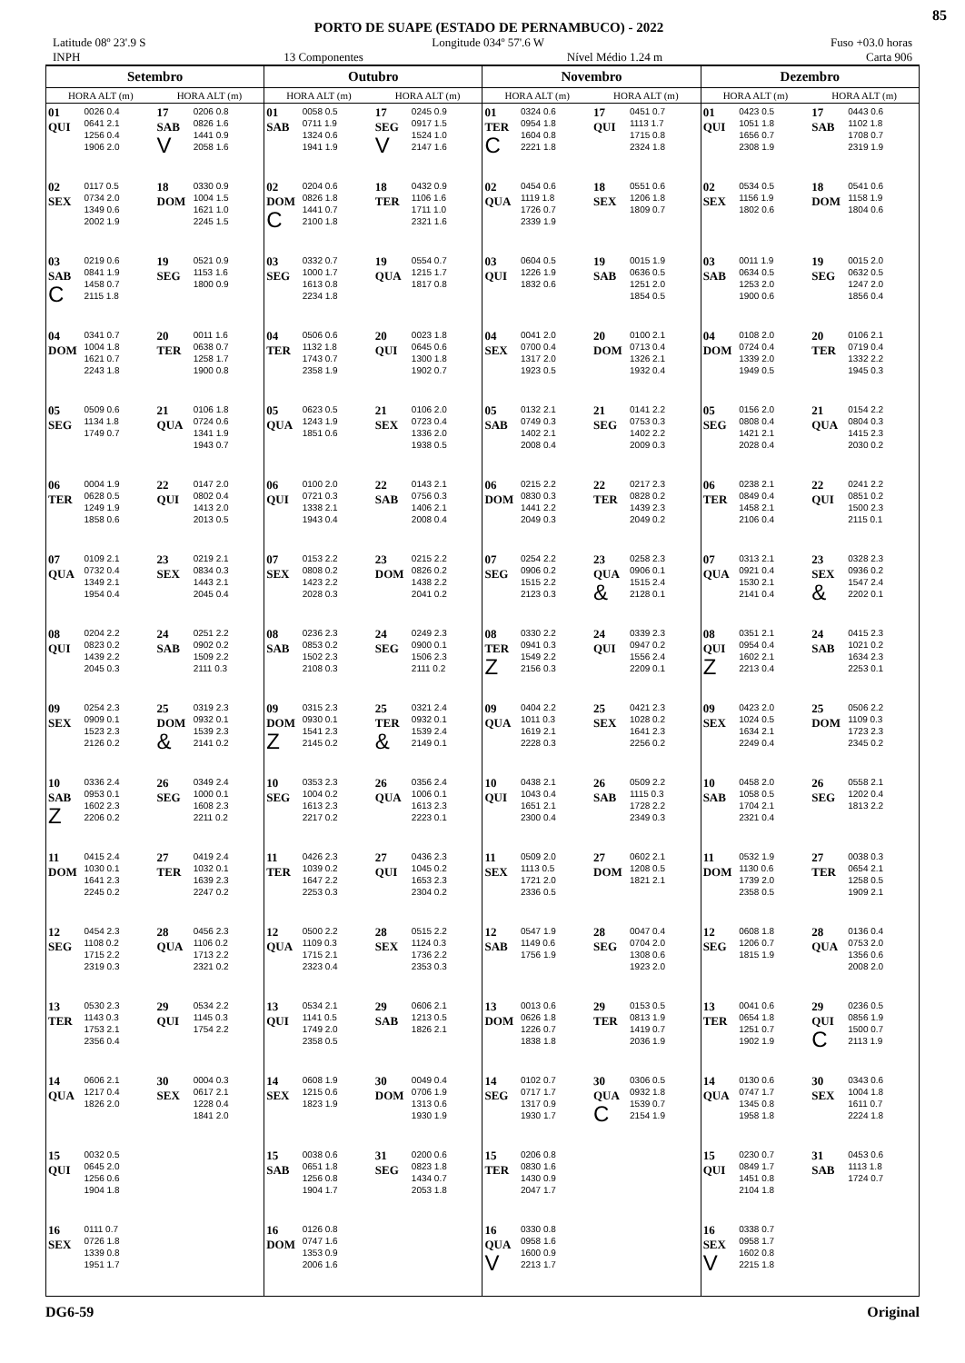PORTO DE SUAPE (ESTADO DE PERNAMBUCO) - 2022
85
Latitude 08º 23'.9 S Longitude 034º 57'.6 W Fuso +03.0 horas
INPH 13 Componentes Nível Médio 1.24 m Carta 906
| Setembro | | | | Outubro | | | | Novembro | | | | Dezembro | | | |
| --- | --- | --- | --- | --- | --- | --- | --- | --- | --- | --- | --- | --- | --- | --- | --- |
| HORA ALT (m) | | HORA ALT (m) | | HORA ALT (m) | | HORA ALT (m) | | HORA ALT (m) | | HORA ALT (m) | | HORA ALT (m) | | HORA ALT (m) | |
| 01 QUI | 0026 0.4 0641 2.1 1256 0.4 1906 2.0 | 17 SAB V | 0206 0.8 0826 1.6 1441 0.9 2058 1.6 | 01 SAB | 0058 0.5 0711 1.9 1324 0.6 1941 1.9 | 17 SEG V | 0245 0.9 0917 1.5 1524 1.0 2147 1.6 | 01 TER C | 0324 0.6 0954 1.8 1604 0.8 2221 1.8 | 17 QUI | 0451 0.7 1113 1.7 1715 0.8 2324 1.8 | 01 QUI | 0423 0.5 1051 1.8 1656 0.7 2308 1.9 | 17 SAB | 0443 0.6 1102 1.8 1708 0.7 2319 1.9 |
| 02 SEX | 0117 0.5 0734 2.0 1349 0.6 2002 1.9 | 18 DOM | 0330 0.9 1004 1.5 1621 1.0 2245 1.5 | 02 DOM C | 0204 0.6 0826 1.8 1441 0.7 2100 1.8 | 18 TER | 0432 0.9 1106 1.6 1711 1.0 2321 1.6 | 02 QUA | 0454 0.6 1119 1.8 1726 0.7 2339 1.9 | 18 SEX | 0551 0.6 1206 1.8 1809 0.7 | 02 SEX | 0534 0.5 1156 1.9 1802 0.6 | 18 DOM | 0541 0.6 1158 1.9 1804 0.6 |
| 03 SAB C | 0219 0.6 0841 1.9 1458 0.7 2115 1.8 | 19 SEG | 0521 0.9 1153 1.6 1800 0.9 | 03 SEG | 0332 0.7 1000 1.7 1613 0.8 2234 1.8 | 19 QUA | 0554 0.7 1215 1.7 1817 0.8 | 03 QUI | 0604 0.5 1226 1.9 1832 0.6 | 19 SAB | 0015 1.9 0636 0.5 1251 2.0 1854 0.5 | 03 SAB | 0011 1.9 0634 0.5 1253 2.0 1900 0.6 | 19 SEG | 0015 2.0 0632 0.5 1247 2.0 1856 0.4 |
| 04 DOM | 0341 0.7 1004 1.8 1621 0.7 2243 1.8 | 20 TER | 0011 1.6 0638 0.7 1258 1.7 1900 0.8 | 04 TER | 0506 0.6 1132 1.8 1743 0.7 2358 1.9 | 20 QUI | 0023 1.8 0645 0.6 1300 1.8 1902 0.7 | 04 SEX | 0041 2.0 0700 0.4 1317 2.0 1923 0.5 | 20 DOM | 0100 2.1 0713 0.4 1326 2.1 1932 0.4 | 04 DOM | 0108 2.0 0724 0.4 1339 2.0 1949 0.5 | 20 TER | 0106 2.1 0719 0.4 1332 2.2 1945 0.3 |
| 05 SEG | 0509 0.6 1134 1.8 1749 0.7 | 21 QUA | 0106 1.8 0724 0.6 1341 1.9 1943 0.7 | 05 QUA | 0623 0.5 1243 1.9 1851 0.6 | 21 SEX | 0106 2.0 0723 0.4 1336 2.0 1938 0.5 | 05 SAB | 0132 2.1 0749 0.3 1402 2.1 2008 0.4 | 21 SEG | 0141 2.2 0753 0.3 1402 2.2 2009 0.3 | 05 SEG | 0156 2.0 0808 0.4 1421 2.1 2028 0.4 | 21 QUA | 0154 2.2 0804 0.3 1415 2.3 2030 0.2 |
| 06 TER | 0004 1.9 0628 0.5 1249 1.9 1858 0.6 | 22 QUI | 0147 2.0 0802 0.4 1413 2.0 2013 0.5 | 06 QUI | 0100 2.0 0721 0.3 1338 2.1 1943 0.4 | 22 SAB | 0143 2.1 0756 0.3 1406 2.1 2008 0.4 | 06 DOM | 0215 2.2 0830 0.3 1441 2.2 2049 0.3 | 22 TER | 0217 2.3 0828 0.2 1439 2.3 2049 0.2 | 06 TER | 0238 2.1 0849 0.4 1458 2.1 2106 0.4 | 22 QUI | 0241 2.2 0851 0.2 1500 2.3 2115 0.1 |
| 07 QUA | 0109 2.1 0732 0.4 1349 2.1 1954 0.4 | 23 SEX | 0219 2.1 0834 0.3 1443 2.1 2045 0.4 | 07 SEX | 0153 2.2 0808 0.2 1423 2.2 2028 0.3 | 23 DOM | 0215 2.2 0826 0.2 1438 2.2 2041 0.2 | 07 SEG | 0254 2.2 0906 0.2 1515 2.2 2123 0.3 | 23 QUA & | 0258 2.3 0906 0.1 1515 2.4 2128 0.1 | 07 QUA | 0313 2.1 0921 0.4 1530 2.1 2141 0.4 | 23 SEX & | 0328 2.3 0936 0.2 1547 2.4 2202 0.1 |
| 08 QUI | 0204 2.2 0823 0.2 1439 2.2 2045 0.3 | 24 SAB | 0251 2.2 0902 0.2 1509 2.2 2111 0.3 | 08 SAB | 0236 2.3 0853 0.2 1502 2.3 2108 0.3 | 24 SEG | 0249 2.3 0900 0.1 1506 2.3 2111 0.2 | 08 TER Z | 0330 2.2 0941 0.3 1549 2.2 2156 0.3 | 24 QUI | 0339 2.3 0947 0.2 1556 2.4 2209 0.1 | 08 QUI Z | 0351 2.1 0954 0.4 1602 2.1 2213 0.4 | 24 SAB | 0415 2.3 1021 0.2 1634 2.3 2253 0.1 |
| 09 SEX | 0254 2.3 0909 0.1 1523 2.3 2126 0.2 | 25 DOM & | 0319 2.3 0932 0.1 1539 2.3 2141 0.2 | 09 DOM Z | 0315 2.3 0930 0.1 1541 2.3 2145 0.2 | 25 TER & | 0321 2.4 0932 0.1 1539 2.4 2149 0.1 | 09 QUA | 0404 2.2 1011 0.3 1619 2.1 2228 0.3 | 25 SEX | 0421 2.3 1028 0.2 1641 2.3 2256 0.2 | 09 SEX | 0423 2.0 1024 0.5 1634 2.1 2249 0.4 | 25 DOM | 0506 2.2 1109 0.3 1723 2.3 2345 0.2 |
| 10 SAB Z | 0336 2.4 0953 0.1 1602 2.3 2206 0.2 | 26 SEG | 0349 2.4 1000 0.1 1608 2.3 2211 0.2 | 10 SEG | 0353 2.3 1004 0.2 1613 2.3 2217 0.2 | 26 QUA | 0356 2.4 1006 0.1 1613 2.3 2223 0.1 | 10 QUI | 0438 2.1 1043 0.4 1651 2.1 2300 0.4 | 26 SAB | 0509 2.2 1115 0.3 1728 2.2 2349 0.3 | 10 SAB | 0458 2.0 1058 0.5 1704 2.1 2321 0.4 | 26 SEG | 0558 2.1 1202 0.4 1813 2.2 |
| 11 DOM | 0415 2.4 1030 0.1 1641 2.3 2245 0.2 | 27 TER | 0419 2.4 1032 0.1 1639 2.3 2247 0.2 | 11 TER | 0426 2.3 1039 0.2 1647 2.2 2253 0.3 | 27 QUI | 0436 2.3 1045 0.2 1653 2.3 2304 0.2 | 11 SEX | 0509 2.0 1113 0.5 1721 2.0 2336 0.5 | 27 DOM | 0602 2.1 1208 0.5 1821 2.1 | 11 DOM | 0532 1.9 1130 0.6 1739 2.0 2358 0.5 | 27 TER | 0038 0.3 0654 2.1 1258 0.5 1909 2.1 |
| 12 SEG | 0454 2.3 1108 0.2 1715 2.2 2319 0.3 | 28 QUA | 0456 2.3 1106 0.2 1713 2.2 2321 0.2 | 12 QUA | 0500 2.2 1109 0.3 1715 2.1 2323 0.4 | 28 SEX | 0515 2.2 1124 0.3 1736 2.2 2353 0.3 | 12 SAB | 0547 1.9 1149 0.6 1756 1.9 | 28 SEG | 0047 0.4 0704 2.0 1308 0.6 1923 2.0 | 12 SEG | 0608 1.8 1206 0.7 1815 1.9 | 28 QUA | 0136 0.4 0753 2.0 1356 0.6 2008 2.0 |
| 13 TER | 0530 2.3 1143 0.3 1753 2.1 2356 0.4 | 29 QUI | 0534 2.2 1145 0.3 1754 2.2 | 13 QUI | 0534 2.1 1141 0.5 1749 2.0 2358 0.5 | 29 SAB | 0606 2.1 1213 0.5 1826 2.1 | 13 DOM | 0013 0.6 0626 1.8 1226 0.7 1838 1.8 | 29 TER | 0153 0.5 0813 1.9 1419 0.7 2036 1.9 | 13 TER | 0041 0.6 0654 1.8 1251 0.7 1902 1.9 | 29 QUI C | 0236 0.5 0856 1.9 1500 0.7 2113 1.9 |
| 14 QUA | 0606 2.1 1217 0.4 1826 2.0 | 30 SEX | 0004 0.3 0617 2.1 1228 0.4 1841 2.0 | 14 SEX | 0608 1.9 1215 0.6 1823 1.9 | 30 DOM | 0049 0.4 0706 1.9 1313 0.6 1930 1.9 | 14 SEG | 0102 0.7 0717 1.7 1317 0.9 1930 1.7 | 30 QUA C | 0306 0.5 0932 1.8 1539 0.7 2154 1.9 | 14 QUA | 0130 0.6 0747 1.7 1345 0.8 1958 1.8 | 30 SEX | 0343 0.6 1004 1.8 1611 0.7 2224 1.8 |
| 15 QUI | 0032 0.5 0645 2.0 1256 0.6 1904 1.8 | | | 15 SAB | 0038 0.6 0651 1.8 1256 0.8 1904 1.7 | 31 SEG | 0200 0.6 0823 1.8 1434 0.7 2053 1.8 | 15 TER | 0206 0.8 0830 1.6 1430 0.9 2047 1.7 | | | 15 QUI | 0230 0.7 0849 1.7 1451 0.8 2104 1.8 | 31 SAB | 0453 0.6 1113 1.8 1724 0.7 |
| 16 SEX | 0111 0.7 0726 1.8 1339 0.8 1951 1.7 | | | 16 DOM | 0126 0.8 0747 1.6 1353 0.9 2006 1.6 | | | 16 QUA V | 0330 0.8 0958 1.6 1600 0.9 2213 1.7 | | | 16 SEX V | 0338 0.7 0958 1.7 1602 0.8 2215 1.8 | | |
DG6-59 Original